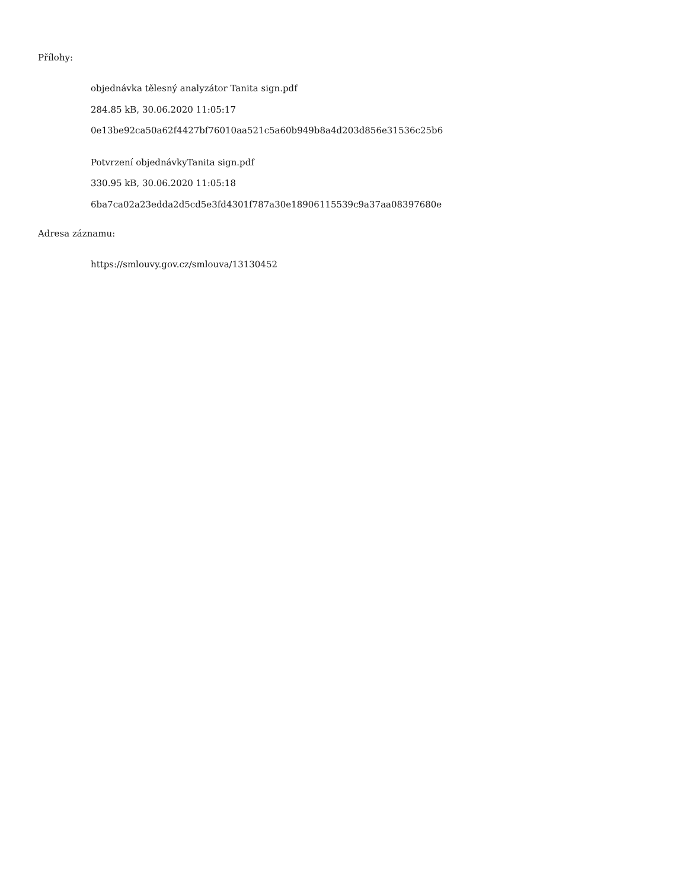Přílohy:
objednávka tělesný analyzátor Tanita sign.pdf
284.85 kB, 30.06.2020 11:05:17
0e13be92ca50a62f4427bf76010aa521c5a60b949b8a4d203d856e31536c25b6
Potvrzení objednávkyTanita sign.pdf
330.95 kB, 30.06.2020 11:05:18
6ba7ca02a23edda2d5cd5e3fd4301f787a30e18906115539c9a37aa08397680e
Adresa záznamu:
https://smlouvy.gov.cz/smlouva/13130452